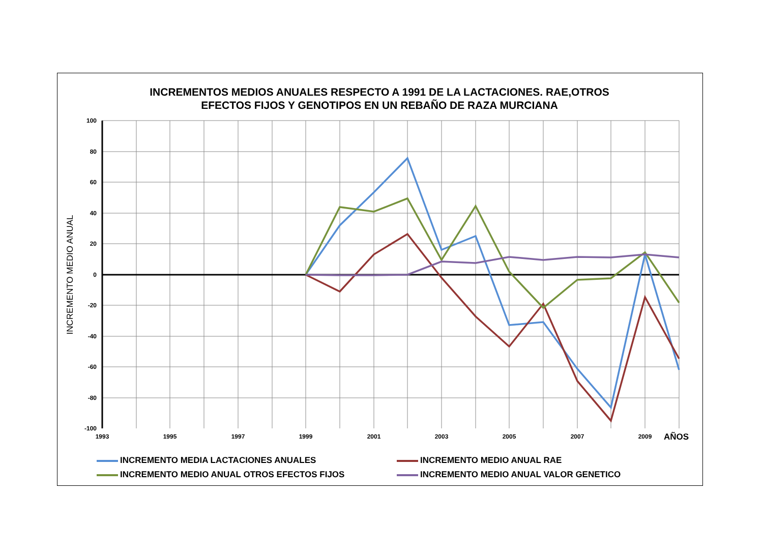INCREMENTOS MEDIOS ANUALES RESPECTO A 1991 DE LA LACTACIONES. RAE,OTROS
EFECTOS FIJOS Y GENOTIPOS EN UN REBAÑO DE RAZA MURCIANA
100
80
60
40
20
0
-20
-40
-60
-80
-100
1993
1995
1997
1999
2001
2003
2005
2007
2009
AÑOS
INCREMENTO MEDIO ANUAL
INCREMENTO MEDIA LACTACIONES ANUALES
INCREMENTO MEDIO ANUAL RAE
INCREMENTO MEDIO ANUAL OTROS EFECTOS FIJOS
INCREMENTO MEDIO ANUAL VALOR GENETICO